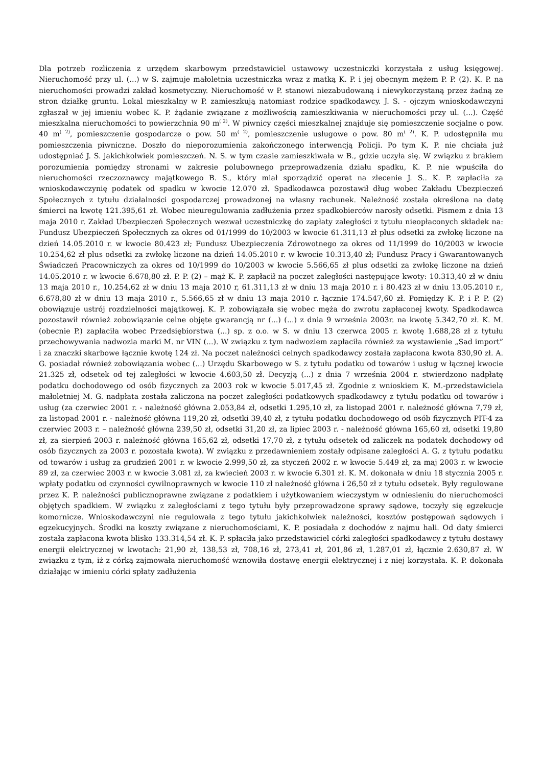Dla potrzeb rozliczenia z urzędem skarbowym przedstawiciel ustawowy uczestniczki korzystała z usług księgowej. Nieruchomość przy ul. (...) w S. zajmuje małoletnia uczestniczka wraz z matką K. P. i jej obecnym mężem P. P. (2). K. P. na nieruchomości prowadzi zakład kosmetyczny. Nieruchomość w P. stanowi niezabudowaną i niewykorzystaną przez żadną ze stron działkę gruntu. Lokal mieszkalny w P. zamieszkują natomiast rodzice spadkodawcy. J. S. - ojczym wnioskodawczyni zgłaszał w jej imieniu wobec K. P. żądanie związane z możliwością zamieszkiwania w nieruchomości przy ul. (...). Część mieszkalna nieruchomości to powierzchnia 90 m<sup>( 2)</sup>. W piwnicy części mieszkalnej znajduje się pomieszczenie socjalne o pow. 40 m<sup>( 2)</sup>, pomieszczenie gospodarcze o pow. 50 m<sup>( 2)</sup>, pomieszczenie usługowe o pow. 80 m<sup>( 2)</sup>. K. P. udostępniła mu pomieszczenia piwniczne. Doszło do nieporozumienia zakończonego interwencją Policji. Po tym K. P. nie chciała już udostępniać J. S. jakichkolwiek pomieszczeń. N. S. w tym czasie zamieszkiwała w B., gdzie uczyła się. W związku z brakiem porozumienia pomiędzy stronami w zakresie polubownego przeprowadzenia działu spadku, K. P. nie wpuściła do nieruchomości rzeczoznawcy majątkowego B. S., który miał sporządzić operat na zlecenie J. S.. K. P. zapłaciła za wnioskodawczynię podatek od spadku w kwocie 12.070 zł. Spadkodawca pozostawił dług wobec Zakładu Ubezpieczeń Społecznych z tytułu działalności gospodarczej prowadzonej na własny rachunek. Należność została określona na datę śmierci na kwotę 121.395,61 zł. Wobec nieuregulowania zadłużenia przez spadkobierców narosły odsetki. Pismem z dnia 13 maja 2010 r. Zakład Ubezpieczeń Społecznych wezwał uczestniczkę do zapłaty zaległości z tytułu nieopłaconych składek na: Fundusz Ubezpieczeń Społecznych za okres od 01/1999 do 10/2003 w kwocie 61.311,13 zł plus odsetki za zwłokę liczone na dzień 14.05.2010 r. w kwocie 80.423 zł; Fundusz Ubezpieczenia Zdrowotnego za okres od 11/1999 do 10/2003 w kwocie 10.254,62 zł plus odsetki za zwłokę liczone na dzień 14.05.2010 r. w kwocie 10.313,40 zł; Fundusz Pracy i Gwarantowanych Świadczeń Pracowniczych za okres od 10/1999 do 10/2003 w kwocie 5.566,65 zł plus odsetki za zwłokę liczone na dzień 14.05.2010 r. w kwocie 6.678,80 zł. P. P. (2) – mąż K. P. zapłacił na poczet zaległości następujące kwoty: 10.313,40 zł w dniu 13 maja 2010 r., 10.254,62 zł w dniu 13 maja 2010 r, 61.311,13 zł w dniu 13 maja 2010 r. i 80.423 zł w dniu 13.05.2010 r., 6.678,80 zł w dniu 13 maja 2010 r., 5.566,65 zł w dniu 13 maja 2010 r. łącznie 174.547,60 zł. Pomiędzy K. P. i P. P. (2) obowiązuje ustrój rozdzielności majątkowej. K. P. zobowiązała się wobec męża do zwrotu zapłaconej kwoty. Spadkodawca pozostawił również zobowiązanie celne objęte gwarancją nr (...) (...) z dnia 9 września 2003r. na kwotę 5.342,70 zł. K. M. (obecnie P.) zapłaciła wobec Przedsiębiorstwa (...) sp. z o.o. w S. w dniu 13 czerwca 2005 r. kwotę 1.688,28 zł z tytułu przechowywania nadwozia marki M. nr VIN (...). W związku z tym nadwoziem zapłaciła również za wystawienie „Sad import” i za znaczki skarbowe łącznie kwotę 124 zł. Na poczet należności celnych spadkodawcy została zapłacona kwota 830,90 zł. A. G. posiadał również zobowiązania wobec (...) Urzędu Skarbowego w S. z tytułu podatku od towarów i usług w łącznej kwocie 21.325 zł, odsetek od tej zaległości w kwocie 4.603,50 zł. Decyzją (...) z dnia 7 września 2004 r. stwierdzono nadpłatę podatku dochodowego od osób fizycznych za 2003 rok w kwocie 5.017,45 zł. Zgodnie z wnioskiem K. M.-przedstawiciela małoletniej M. G. nadpłata została zaliczona na poczet zaległości podatkowych spadkodawcy z tytułu podatku od towarów i usług (za czerwiec 2001 r. - należność główna 2.053,84 zł, odsetki 1.295,10 zł, za listopad 2001 r. należność główna 7,79 zł, za listopad 2001 r. - należność główna 119,20 zł, odsetki 39,40 zł, z tytułu podatku dochodowego od osób fizycznych PIT-4 za czerwiec 2003 r. – należność główna 239,50 zł, odsetki 31,20 zł, za lipiec 2003 r. - należność główna 165,60 zł, odsetki 19,80 zł, za sierpień 2003 r. należność główna 165,62 zł, odsetki 17,70 zł, z tytułu odsetek od zaliczek na podatek dochodowy od osób fizycznych za 2003 r. pozostała kwota). W związku z przedawnieniem zostały odpisane zaległości A. G. z tytułu podatku od towarów i usług za grudzień 2001 r. w kwocie 2.999,50 zł, za styczeń 2002 r. w kwocie 5.449 zł, za maj 2003 r. w kwocie 89 zł, za czerwiec 2003 r. w kwocie 3.081 zł, za kwiecień 2003 r. w kwocie 6.301 zł. K. M. dokonała w dniu 18 stycznia 2005 r. wpłaty podatku od czynności cywilnoprawnych w kwocie 110 zł należność główna i 26,50 zł z tytułu odsetek. Były regulowane przez K. P. należności publicznoprawne związane z podatkiem i użytkowaniem wieczystym w odniesieniu do nieruchomości objętych spadkiem. W związku z zaległościami z tego tytułu były przeprowadzone sprawy sądowe, toczyły się egzekucje komornicze. Wnioskodawczyni nie regulowała z tego tytułu jakichkolwiek należności, kosztów postępowań sądowych i egzekucyjnych. Środki na koszty związane z nieruchomościami, K. P. posiadała z dochodów z najmu hali. Od daty śmierci została zapłacona kwota blisko 133.314,54 zł. K. P. spłaciła jako przedstawiciel córki zaległości spadkodawcy z tytułu dostawy energii elektrycznej w kwotach: 21,90 zł, 138,53 zł, 708,16 zł, 273,41 zł, 201,86 zł, 1.287,01 zł, łącznie 2.630,87 zł. W związku z tym, iż z córką zajmowała nieruchomość wznowiła dostawę energii elektrycznej i z niej korzystała. K. P. dokonała działając w imieniu córki spłaty zadłużenia